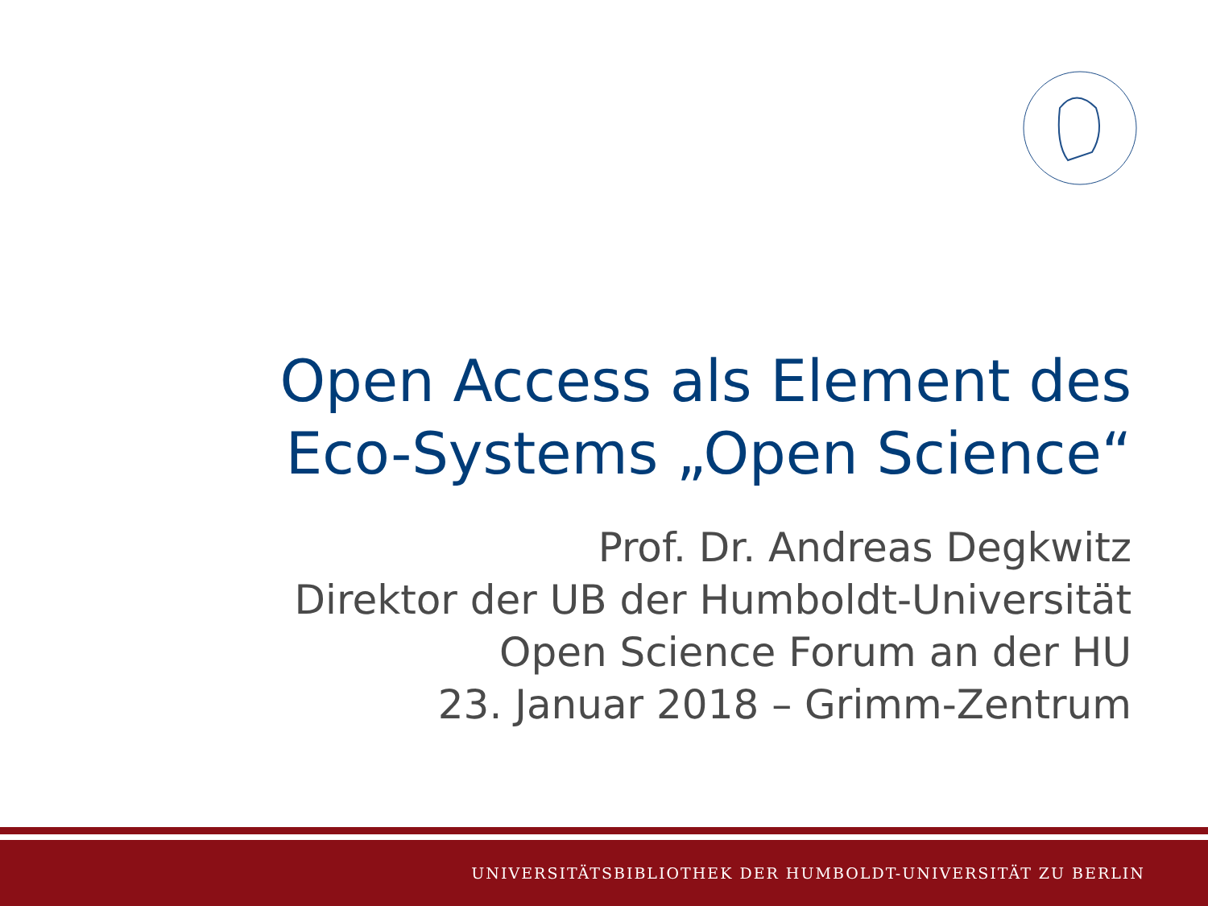Open Access als Element des
Eco-Systems „Open Science“
Prof. Dr. Andreas Degkwitz
Direktor der UB der Humboldt-Universität
Open Science Forum an der HU
23. Januar 2018 – Grimm-Zentrum
UNIVERSITÄTSBIBLIOTHEK DER HUMBOLDT-UNIVERSITÄT ZU BERLIN